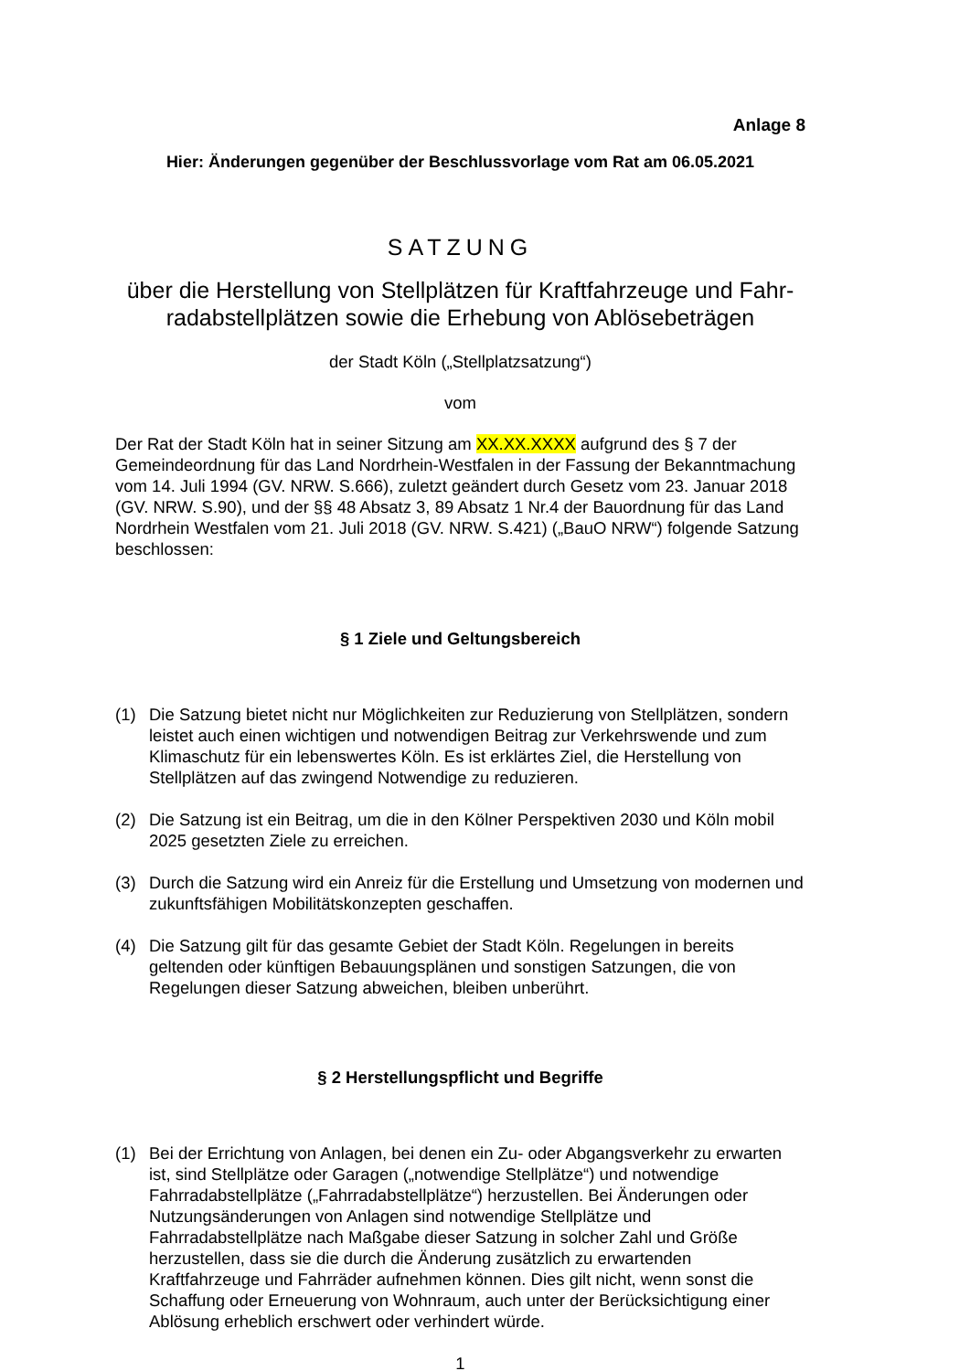Anlage 8
Hier: Änderungen gegenüber der Beschlussvorlage vom Rat am 06.05.2021
SATZUNG
über die Herstellung von Stellplätzen für Kraftfahrzeuge und Fahr-
radabstellplätzen sowie die Erhebung von Ablösebeträgen
der Stadt Köln („Stellplatzsatzung“)
vom
Der Rat der Stadt Köln hat in seiner Sitzung am XX.XX.XXXX aufgrund des § 7 der Gemeindeordnung für das Land Nordrhein-Westfalen in der Fassung der Bekanntmachung vom 14. Juli 1994 (GV. NRW. S.666), zuletzt geändert durch Gesetz vom 23. Januar 2018 (GV. NRW. S.90), und der §§ 48 Absatz 3, 89 Absatz 1 Nr.4 der Bauordnung für das Land Nordrhein Westfalen vom 21. Juli 2018 (GV. NRW. S.421) („BauO NRW“) folgende Satzung beschlossen:
§ 1 Ziele und Geltungsbereich
(1) Die Satzung bietet nicht nur Möglichkeiten zur Reduzierung von Stellplätzen, sondern leistet auch einen wichtigen und notwendigen Beitrag zur Verkehrswende und zum Klimaschutz für ein lebenswertes Köln. Es ist erklärtes Ziel, die Herstellung von Stellplätzen auf das zwingend Notwendige zu reduzieren.
(2) Die Satzung ist ein Beitrag, um die in den Kölner Perspektiven 2030 und Köln mobil 2025 gesetzten Ziele zu erreichen.
(3) Durch die Satzung wird ein Anreiz für die Erstellung und Umsetzung von modernen und zukunftsfähigen Mobilitätskonzepten geschaffen.
(4) Die Satzung gilt für das gesamte Gebiet der Stadt Köln. Regelungen in bereits geltenden oder künftigen Bebauungsplänen und sonstigen Satzungen, die von Regelungen dieser Satzung abweichen, bleiben unberührt.
§ 2 Herstellungspflicht und Begriffe
(1) Bei der Errichtung von Anlagen, bei denen ein Zu- oder Abgangsverkehr zu erwarten ist, sind Stellplätze oder Garagen („notwendige Stellplätze“) und notwendige Fahrradabstellplätze („Fahrradabstellplätze“) herzustellen. Bei Änderungen oder Nutzungsänderungen von Anlagen sind notwendige Stellplätze und Fahrradabstellplätze nach Maßgabe dieser Satzung in solcher Zahl und Größe herzustellen, dass sie die durch die Änderung zusätzlich zu erwartenden Kraftfahrzeuge und Fahrräder aufnehmen können. Dies gilt nicht, wenn sonst die Schaffung oder Erneuerung von Wohnraum, auch unter der Berücksichtigung einer Ablösung erheblich erschwert oder verhindert würde.
1